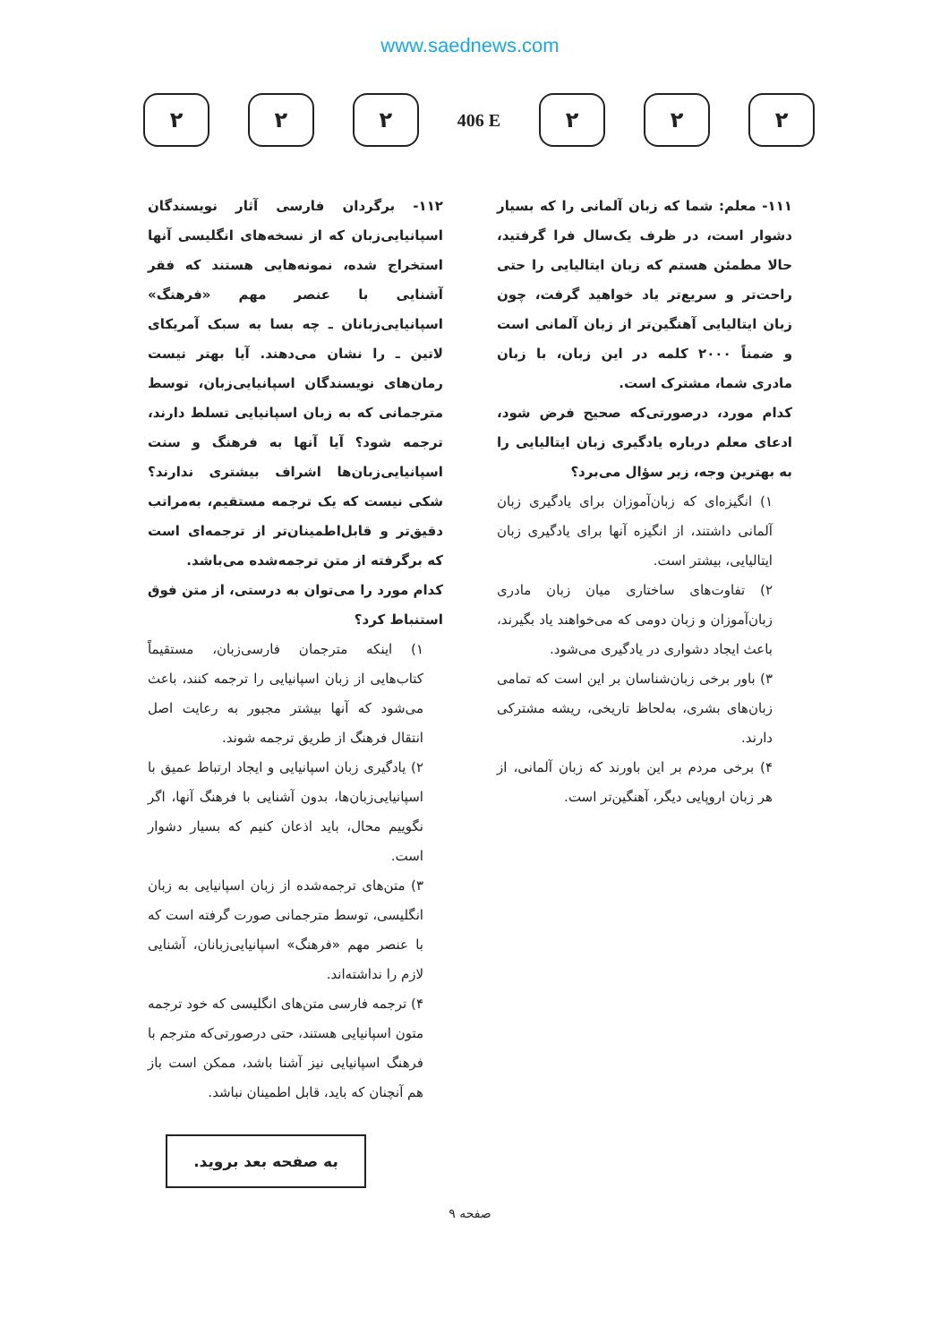www.saednews.com
۲ ۲ ۲
406 E
۲ ۲ ۲
۱۱۱- معلم: شما که زبان آلمانی را که بسیار دشوار است، در ظرف یک‌سال فرا گرفتید، حالا مطمئن هستم که زبان ایتالیایی را حتی راحت‌تر و سریع‌تر یاد خواهید گرفت، چون زبان ایتالیایی آهنگین‌تر از زبان آلمانی است و ضمناً ۲۰۰۰ کلمه در این زبان، با زبان مادری شما، مشترک است.
کدام مورد، درصورتی‌که صحیح فرض شود، ادعای معلم درباره یادگیری زبان ایتالیایی را به بهترین وجه، زیر سؤال می‌برد؟
۱) انگیزه‌ای که زبان‌آموزان برای یادگیری زبان آلمانی داشتند، از انگیزه آنها برای یادگیری زبان ایتالیایی، بیشتر است.
۲) تفاوت‌های ساختاری میان زبان مادری زبان‌آموزان و زبان دومی که می‌خواهند یاد بگیرند، باعث ایجاد دشواری در یادگیری می‌شود.
۳) باور برخی زبان‌شناسان بر این است که تمامی زبان‌های بشری، به‌لحاظ تاریخی، ریشه مشترکی دارند.
۴) برخی مردم بر این باورند که زبان آلمانی، از هر زبان اروپایی دیگر، آهنگین‌تر است.
۱۱۲- برگردان فارسی آثار نویسندگان اسپانیایی‌زبان که از نسخه‌های انگلیسی آنها استخراج شده، نمونه‌هایی هستند که فقر آشنایی با عنصر مهم «فرهنگ» اسپانیایی‌زبانان ـ چه بسا به سبک آمریکای لاتین ـ را نشان می‌دهند. آیا بهتر نیست رمان‌های نویسندگان اسپانیایی‌زبان، توسط مترجمانی که به زبان اسپانیایی تسلط دارند، ترجمه شود؟ آیا آنها به فرهنگ و سنت اسپانیایی‌زبان‌ها اشراف بیشتری ندارند؟ شکی نیست که یک ترجمه مستقیم، به‌مراتب دقیق‌تر و قابل‌اطمینان‌تر از ترجمه‌ای است که برگرفته از متن ترجمه‌شده می‌باشد.
کدام مورد را می‌توان به درستی، از متن فوق استنباط کرد؟
۱) اینکه مترجمان فارسی‌زبان، مستقیماً کتاب‌هایی از زبان اسپانیایی را ترجمه کنند، باعث می‌شود که آنها بیشتر مجبور به رعایت اصل انتقال فرهنگ از طریق ترجمه شوند.
۲) یادگیری زبان اسپانیایی و ایجاد ارتباط عمیق با اسپانیایی‌زبان‌ها، بدون آشنایی با فرهنگ آنها، اگر نگوییم محال، باید اذعان کنیم که بسیار دشوار است.
۳) متن‌های ترجمه‌شده از زبان اسپانیایی به زبان انگلیسی، توسط مترجمانی صورت گرفته است که با عنصر مهم «فرهنگ» اسپانیایی‌زبانان، آشنایی لازم را نداشته‌اند.
۴) ترجمه فارسی متن‌های انگلیسی که خود ترجمه متون اسپانیایی هستند، حتی درصورتی‌که مترجم با فرهنگ اسپانیایی نیز آشنا باشد، ممکن است باز هم آنچنان که باید، قابل اطمینان نباشد.
به صفحه بعد بروید.
صفحه ۹